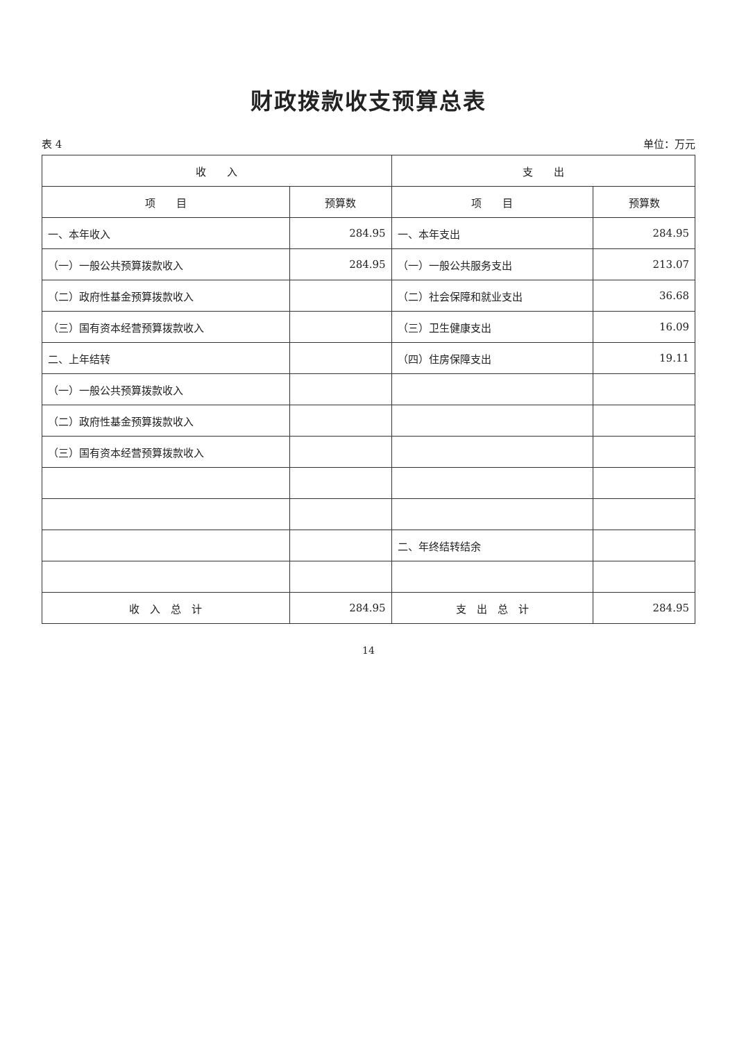财政拨款收支预算总表
表 4 单位：万元
| 收 入 | | 支 出 | |
| --- | --- | --- | --- |
| 项 目 | 预算数 | 项 目 | 预算数 |
| 一、本年收入 | 284.95 | 一、本年支出 | 284.95 |
| （一）一般公共预算拨款收入 | 284.95 | （一）一般公共服务支出 | 213.07 |
| （二）政府性基金预算拨款收入 | | （二）社会保障和就业支出 | 36.68 |
| （三）国有资本经营预算拨款收入 | | （三）卫生健康支出 | 16.09 |
| 二、上年结转 | | （四）住房保障支出 | 19.11 |
| （一）一般公共预算拨款收入 | | | |
| （二）政府性基金预算拨款收入 | | | |
| （三）国有资本经营预算拨款收入 | | | |
| | | 二、年终结转结余 | |
| 收 入 总 计 | 284.95 | 支 出 总 计 | 284.95 |
14